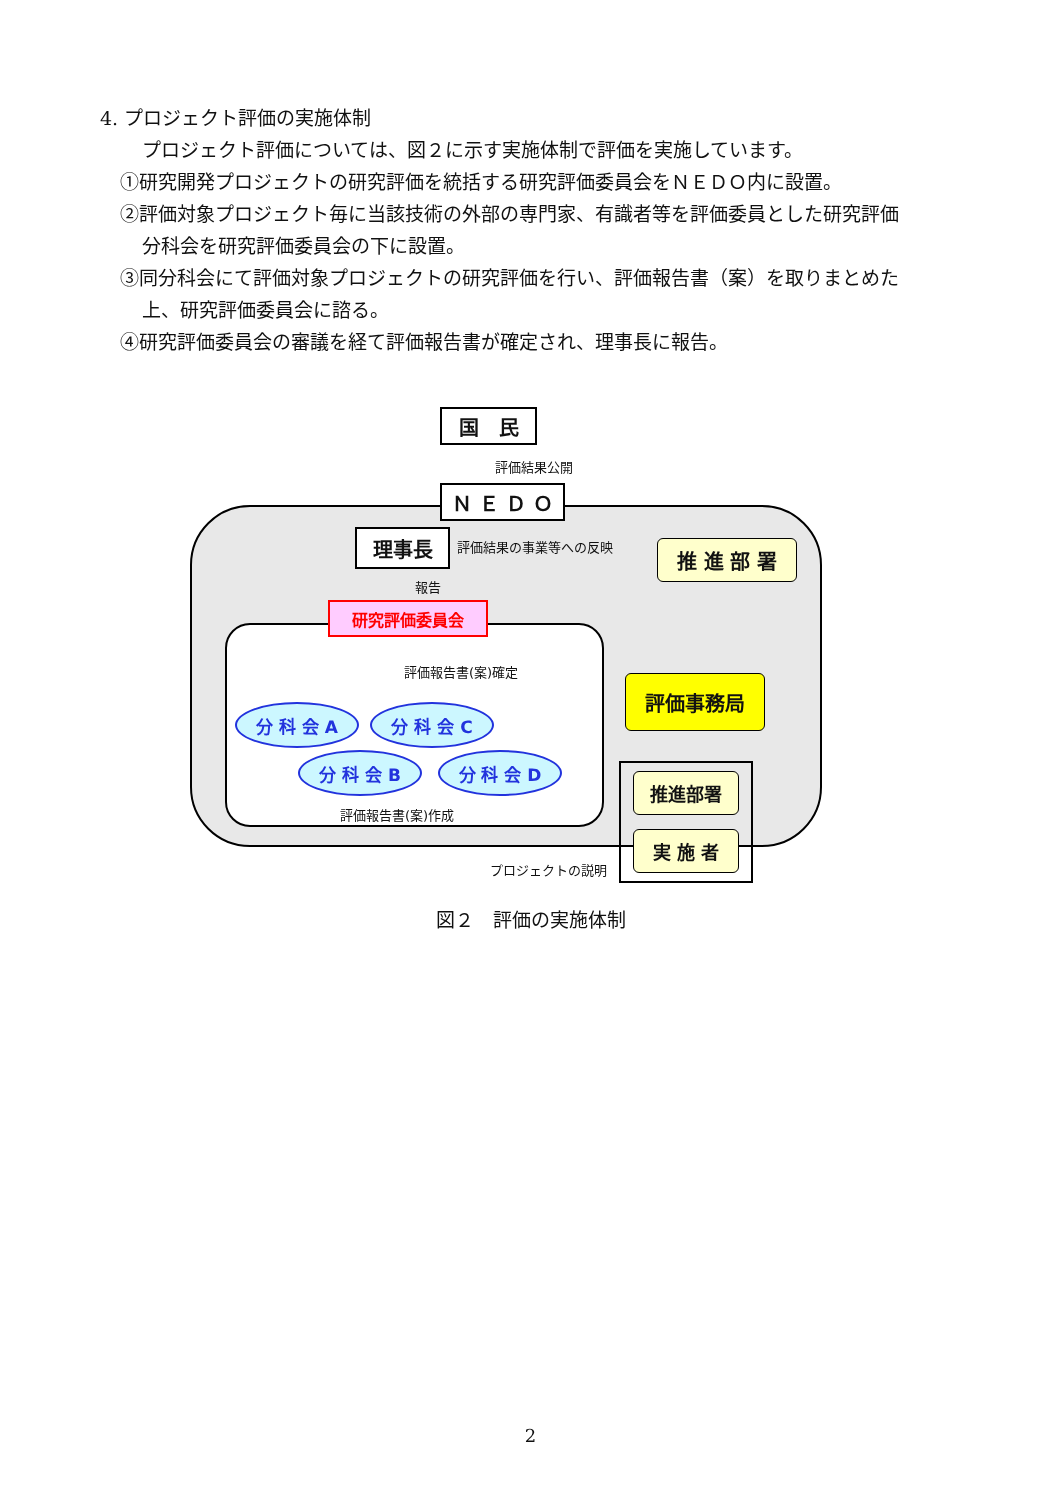4. プロジェクト評価の実施体制
プロジェクト評価については、図２に示す実施体制で評価を実施しています。
①研究開発プロジェクトの研究評価を統括する研究評価委員会をＮＥＤＯ内に設置。
②評価対象プロジェクト毎に当該技術の外部の専門家、有識者等を評価委員とした研究評価
分科会を研究評価委員会の下に設置。
③同分科会にて評価対象プロジェクトの研究評価を行い、評価報告書（案）を取りまとめた
上、研究評価委員会に諮る。
④研究評価委員会の審議を経て評価報告書が確定され、理事長に報告。
国　民
評価結果公開
Ｎ Ｅ Ｄ Ｏ
理事長 評価結果の事業等への反映 推 進 部 署
報告
研究評価委員会
評価報告書(案)確定
評価事務局
分 科 会 A 分 科 会 C
分 科 会 B 分 科 会 D
評価報告書(案)作成
推進部署
実 施 者
プロジェクトの説明
図２　評価の実施体制
2